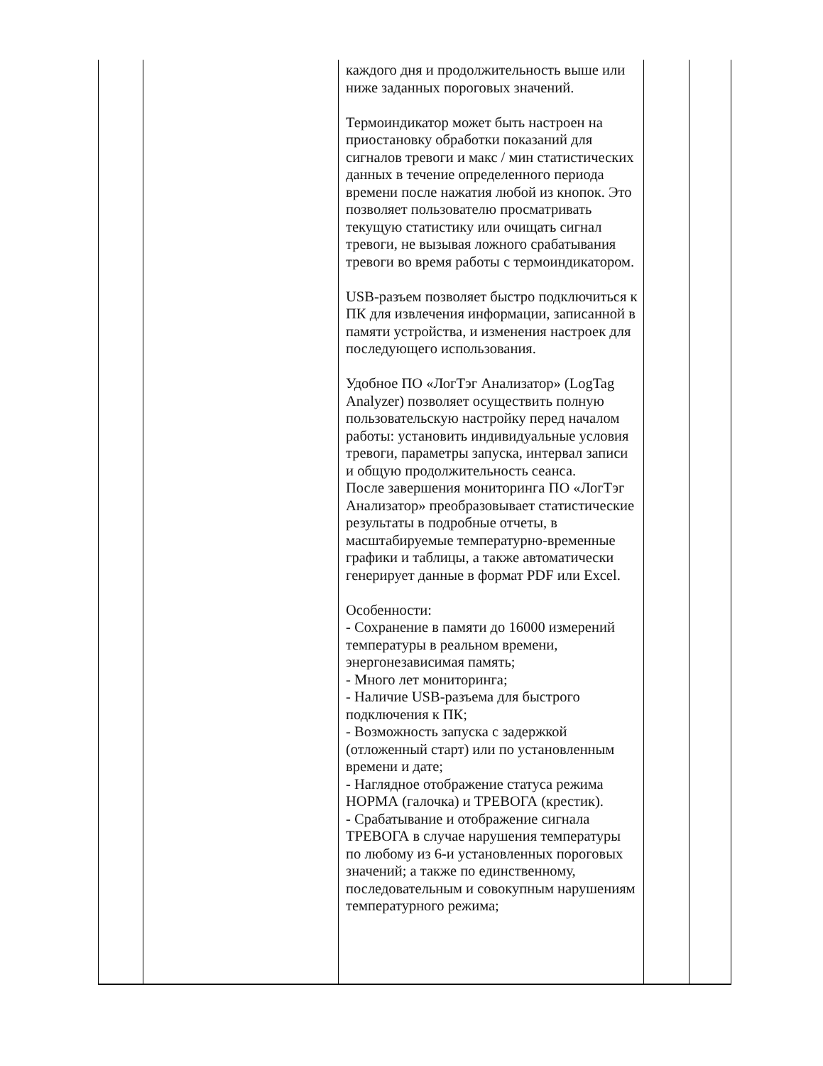| | | каждого дня и продолжительность выше или ниже заданных пороговых значений. Термоиндикатор может быть настроен на приостановку обработки показаний для сигналов тревоги и макс / мин статистических данных в течение определенного периода времени после нажатия любой из кнопок. Это позволяет пользователю просматривать текущую статистику или очищать сигнал тревоги, не вызывая ложного срабатывания тревоги во время работы с термоиндикатором. USB-разъем позволяет быстро подключиться к ПК для извлечения информации, записанной в памяти устройства, и изменения настроек для последующего использования. Удобное ПО «ЛогТэг Анализатор» (LogTag Analyzer) позволяет осуществить полную пользовательскую настройку перед началом работы: установить индивидуальные условия тревоги, параметры запуска, интервал записи и общую продолжительность сеанса. После завершения мониторинга ПО «ЛогТэг Анализатор» преобразовывает статистические результаты в подробные отчеты, в масштабируемые температурно-временные графики и таблицы, а также автоматически генерирует данные в формат PDF или Excel. Особенности: - Сохранение в памяти до 16000 измерений температуры в реальном времени, энергонезависимая память; - Много лет мониторинга; - Наличие USB-разъема для быстрого подключения к ПК; - Возможность запуска с задержкой (отложенный старт) или по установленным времени и дате; - Наглядное отображение статуса режима НОРМА (галочка) и ТРЕВОГА (крестик). - Срабатывание и отображение сигнала ТРЕВОГА в случае нарушения температуры по любому из 6-и установленных пороговых значений; а также по единственному, последовательным и совокупным нарушениям температурного режима; | | |